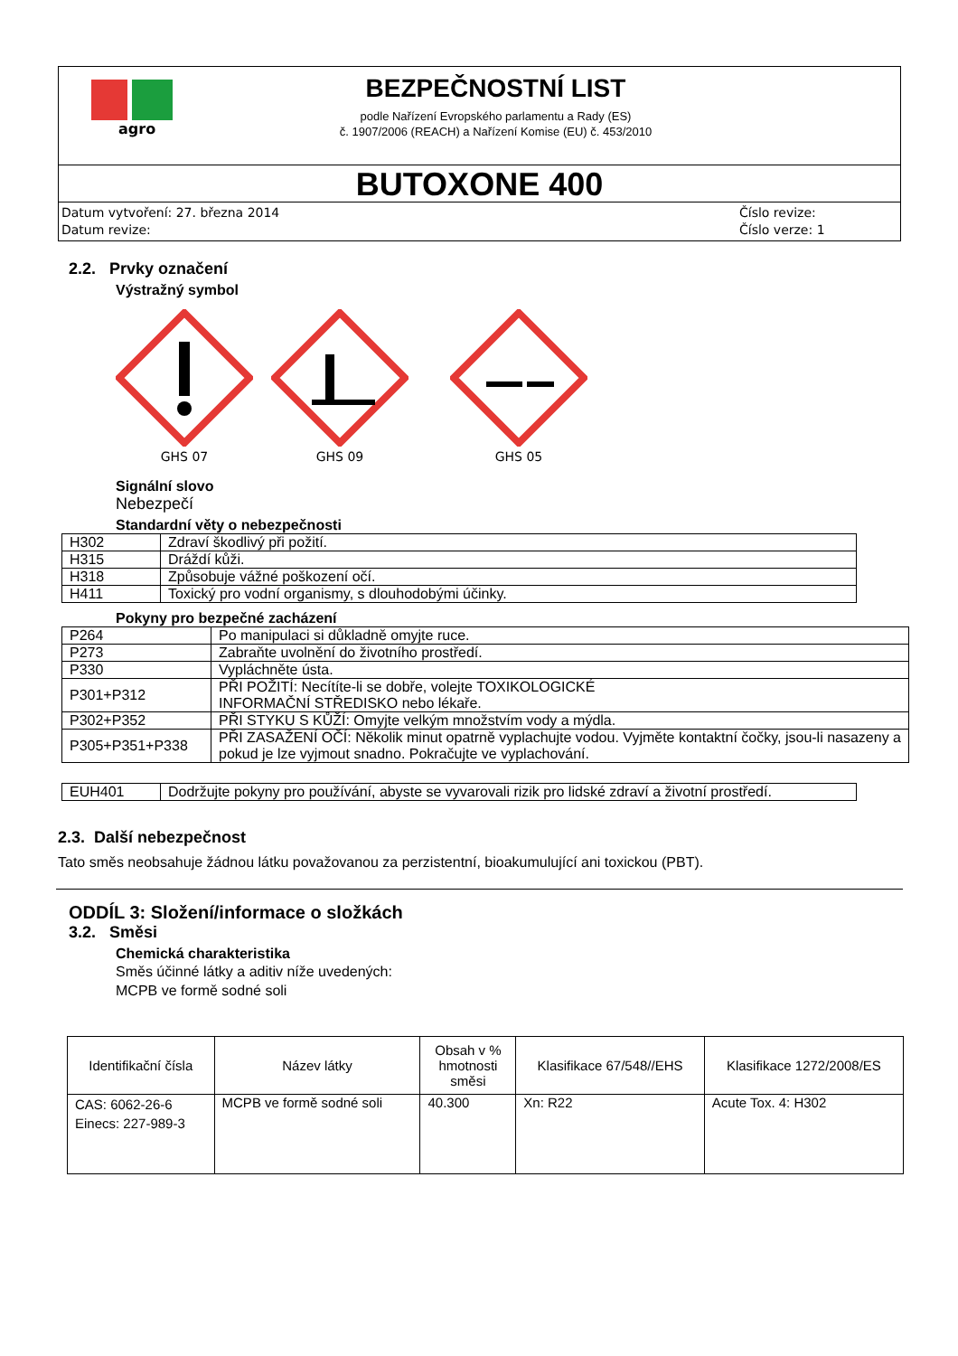agro
BEZPEČNOSTNÍ LIST
podle Nařízení Evropského parlamentu a Rady (ES)
č. 1907/2006 (REACH) a Nařízení Komise (EU) č. 453/2010
BUTOXONE 400
Datum vytvoření: 27. března 2014
Datum revize:
Číslo revize:
Číslo verze: 1
2.2. Prvky označení
Výstražný symbol
GHS 07
GHS 09
GHS 05
Signální slovo
Nebezpečí
Standardní věty o nebezpečnosti
| H302 | Zdraví škodlivý při požití. |
| H315 | Dráždí kůži. |
| H318 | Způsobuje vážné poškození očí. |
| H411 | Toxický pro vodní organismy, s dlouhodobými účinky. |
Pokyny pro bezpečné zacházení
| P264 | Po manipulaci si důkladně omyjte ruce. |
| P273 | Zabraňte uvolnění do životního prostředí. |
| P330 | Vypláchněte ústa. |
| P301+P312 | PŘI POŽITÍ: Necítíte-li se dobře, volejte TOXIKOLOGICKÉ INFORMAČNÍ STŘEDISKO nebo lékaře. |
| P302+P352 | PŘI STYKU S KŮŽÍ: Omyjte velkým množstvím vody a mýdla. |
| P305+P351+P338 | PŘI ZASAŽENÍ OČÍ: Několik minut opatrně vyplachujte vodou. Vyjměte kontaktní čočky, jsou-li nasazeny a pokud je lze vyjmout snadno. Pokračujte ve vyplachování. |
| EUH401 | Dodržujte pokyny pro používání, abyste se vyvarovali rizik pro lidské zdraví a životní prostředí. |
2.3. Další nebezpečnost
Tato směs neobsahuje žádnou látku považovanou za perzistentní, bioakumulující ani toxickou (PBT).
ODDÍL 3: Složení/informace o složkách
3.2. Směsi
Chemická charakteristika
Směs účinné látky a aditiv níže uvedených:
MCPB ve formě sodné soli
| Identifikační čísla | Název látky | Obsah v % hmotnosti směsi | Klasifikace 67/548//EHS | Klasifikace 1272/2008/ES |
| --- | --- | --- | --- | --- |
| CAS: 6062-26-6 Einecs: 227-989-3 | MCPB ve formě sodné soli | 40.300 | Xn: R22 | Acute Tox. 4: H302 |